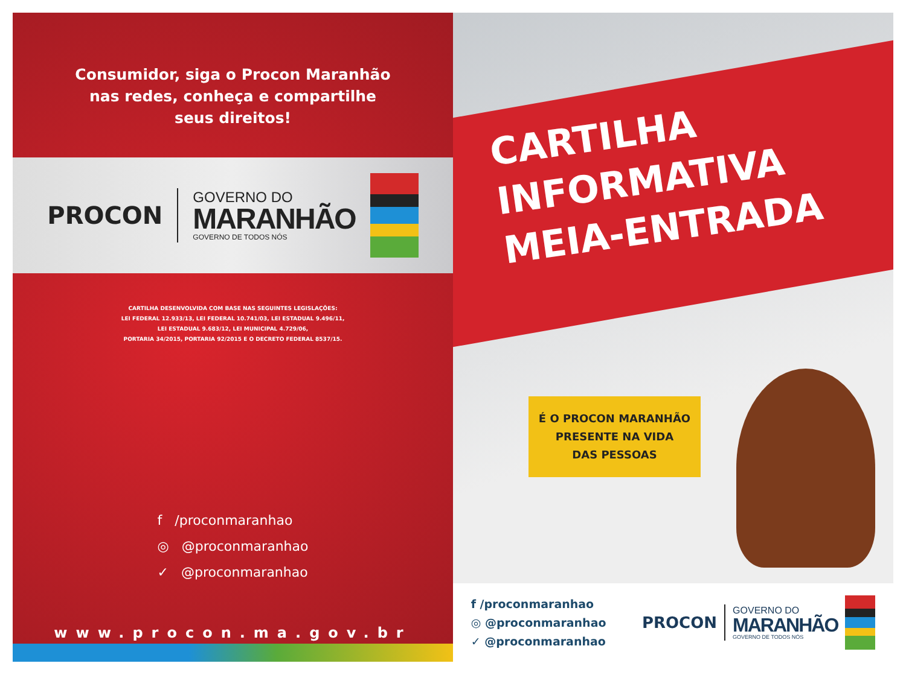Consumidor, siga o Procon Maranhão
nas redes, conheça e compartilhe
seus direitos!
PROCON
GOVERNO DO
MARANHÃO
GOVERNO DE TODOS NÓS
CARTILHA DESENVOLVIDA COM BASE NAS SEGUINTES LEGISLAÇÕES:
LEI FEDERAL 12.933/13, LEI FEDERAL 10.741/03, LEI ESTADUAL 9.496/11,
LEI ESTADUAL 9.683/12, LEI MUNICIPAL 4.729/06,
PORTARIA 34/2015, PORTARIA 92/2015 E O DECRETO FEDERAL 8537/15.
f /proconmaranhao
◎ @proconmaranhao
✓ @proconmaranhao
www.procon.ma.gov.br
CARTILHA
INFORMATIVA
MEIA-ENTRADA
É O PROCON MARANHÃO
PRESENTE NA VIDA
DAS PESSOAS
f /proconmaranhao
◎ @proconmaranhao
✓ @proconmaranhao
PROCON
GOVERNO DO
MARANHÃO
GOVERNO DE TODOS NÓS